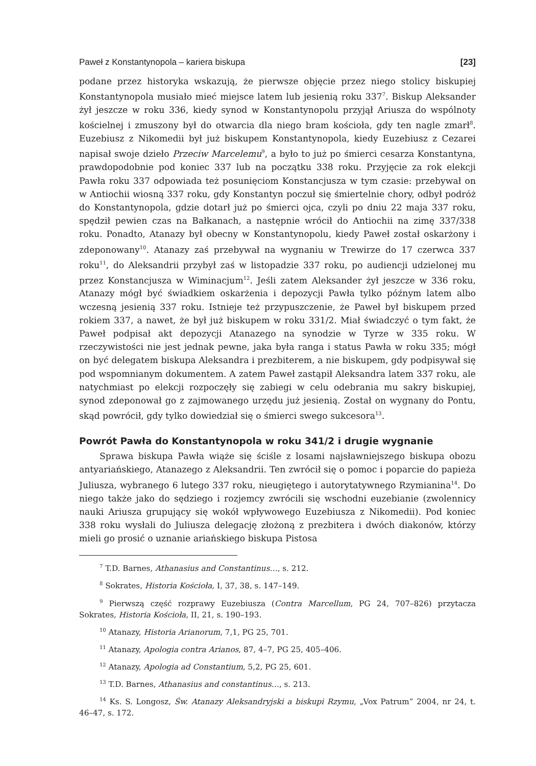Paweł z Konstantynopola – kariera biskupa [23]
podane przez historyka wskazują, że pierwsze objęcie przez niego stolicy biskupiej Konstantynopola musiało mieć miejsce latem lub jesienią roku 337<sup>7</sup>. Biskup Aleksander żył jeszcze w roku 336, kiedy synod w Konstantynopolu przyjął Ariusza do wspólnoty kościelnej i zmuszony był do otwarcia dla niego bram kościoła, gdy ten nagle zmarł<sup>8</sup>. Euzebiusz z Nikomedii był już biskupem Konstantynopola, kiedy Euzebiusz z Cezarei napisał swoje dzieło Przeciw Marcelemu<sup>9</sup>, a było to już po śmierci cesarza Konstantyna, prawdopodobnie pod koniec 337 lub na początku 338 roku. Przyjęcie za rok elekcji Pawła roku 337 odpowiada też posunięciom Konstancjusza w tym czasie: przebywał on w Antiochii wiosną 337 roku, gdy Konstantyn poczuł się śmiertelnie chory, odbył podróż do Konstantynopola, gdzie dotarł już po śmierci ojca, czyli po dniu 22 maja 337 roku, spędził pewien czas na Bałkanach, a następnie wrócił do Antiochii na zimę 337/338 roku. Ponadto, Atanazy był obecny w Konstantynopolu, kiedy Paweł został oskarżony i zdeponowany<sup>10</sup>. Atanazy zaś przebywał na wygnaniu w Trewirze do 17 czerwca 337 roku<sup>11</sup>, do Aleksandrii przybył zaś w listopadzie 337 roku, po audiencji udzielonej mu przez Konstancjusza w Wiminacjum<sup>12</sup>. Jeśli zatem Aleksander żył jeszcze w 336 roku, Atanazy mógł być świadkiem oskarżenia i depozycji Pawła tylko późnym latem albo wczesną jesienią 337 roku. Istnieje też przypuszczenie, że Paweł był biskupem przed rokiem 337, a nawet, że był już biskupem w roku 331/2. Miał świadczyć o tym fakt, że Paweł podpisał akt depozycji Atanazego na synodzie w Tyrze w 335 roku. W rzeczywistości nie jest jednak pewne, jaka była ranga i status Pawła w roku 335; mógł on być delegatem biskupa Aleksandra i prezbiterem, a nie biskupem, gdy podpisywał się pod wspomnianym dokumentem. A zatem Paweł zastąpił Aleksandra latem 337 roku, ale natychmiast po elekcji rozpoczęły się zabiegi w celu odebrania mu sakry biskupiej, synod zdeponował go z zajmowanego urzędu już jesienią. Został on wygnany do Pontu, skąd powrócił, gdy tylko dowiedział się o śmierci swego sukcesora<sup>13</sup>.
Powrót Pawła do Konstantynopola w roku 341/2 i drugie wygnanie
Sprawa biskupa Pawła wiąże się ściśle z losami najsławniejszego biskupa obozu antyariańskiego, Atanazego z Aleksandrii. Ten zwrócił się o pomoc i poparcie do papieża Juliusza, wybranego 6 lutego 337 roku, nieugiętego i autorytatywnego Rzymianina<sup>14</sup>. Do niego także jako do sędziego i rozjemcy zwrócili się wschodni euzebianie (zwolennicy nauki Ariusza grupujący się wokół wpływowego Euzebiusza z Nikomedii). Pod koniec 338 roku wysłali do Juliusza delegację złożoną z prezbitera i dwóch diakonów, którzy mieli go prosić o uznanie ariańskiego biskupa Pistosa
<sup>7</sup> T.D. Barnes, Athanasius and Constantinus…, s. 212.
<sup>8</sup> Sokrates, Historia Kościoła, I, 37, 38, s. 147–149.
<sup>9</sup> Pierwszą część rozprawy Euzebiusza (Contra Marcellum, PG 24, 707–826) przytacza Sokrates, Historia Kościoła, II, 21, s. 190–193.
<sup>10</sup> Atanazy, Historia Arianorum, 7,1, PG 25, 701.
<sup>11</sup> Atanazy, Apologia contra Arianos, 87, 4–7, PG 25, 405–406.
<sup>12</sup> Atanazy, Apologia ad Constantium, 5,2, PG 25, 601.
<sup>13</sup> T.D. Barnes, Athanasius and constantinus…, s. 213.
<sup>14</sup> Ks. S. Longosz, Św. Atanazy Aleksandryjski a biskupi Rzymu, „Vox Patrum” 2004, nr 24, t. 46–47, s. 172.